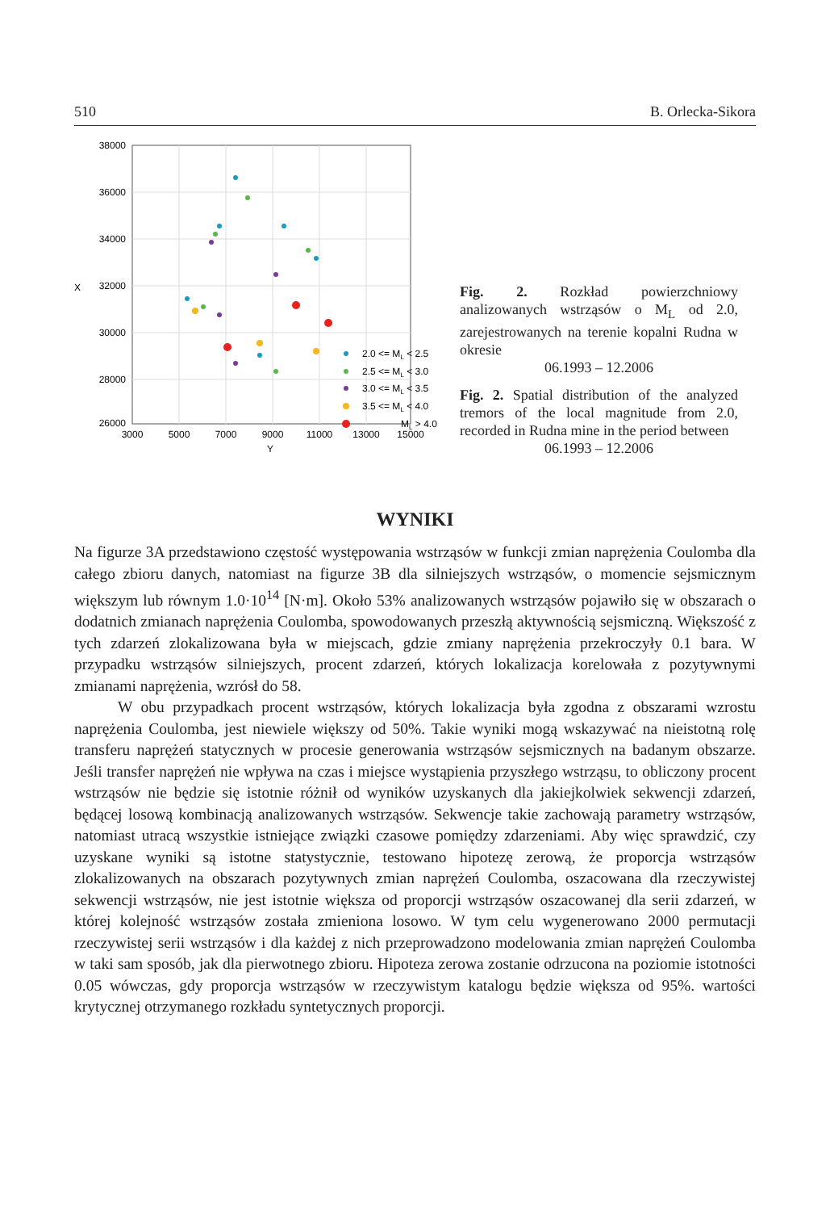510 B. Orlecka-Sikora
38000
36000
34000
32000
30000
28000
26000
3000
5000
7000
9000
11000
13000
15000
Y
X
2.0 <= ML < 2.5
2.5 <= ML < 3.0
3.0 <= ML < 3.5
3.5 <= ML < 4.0
ML > 4.0
Fig. 2. Rozkład powierzchniowy analizowanych wstrząsów o M<sub>L</sub> od 2.0, zarejestrowanych na terenie kopalni Rudna w okresie
06.1993 – 12.2006
Fig. 2. Spatial distribution of the analyzed tremors of the local magnitude from 2.0, recorded in Rudna mine in the period between
06.1993 – 12.2006
WYNIKI
Na figurze 3A przedstawiono częstość występowania wstrząsów w funkcji zmian naprężenia Coulomba dla całego zbioru danych, natomiast na figurze 3B dla silniejszych wstrząsów, o momencie sejsmicznym większym lub równym 1.0·10<sup>14</sup> [N·m]. Około 53% analizowanych wstrząsów pojawiło się w obszarach o dodatnich zmianach naprężenia Coulomba, spowodowanych przeszłą aktywnością sejsmiczną. Większość z tych zdarzeń zlokalizowana była w miejscach, gdzie zmiany naprężenia przekroczyły 0.1 bara. W przypadku wstrząsów silniejszych, procent zdarzeń, których lokalizacja korelowała z pozytywnymi zmianami naprężenia, wzrósł do 58.
W obu przypadkach procent wstrząsów, których lokalizacja była zgodna z obszarami wzrostu naprężenia Coulomba, jest niewiele większy od 50%. Takie wyniki mogą wskazywać na nieistotną rolę transferu naprężeń statycznych w procesie generowania wstrząsów sejsmicznych na badanym obszarze. Jeśli transfer naprężeń nie wpływa na czas i miejsce wystąpienia przyszłego wstrząsu, to obliczony procent wstrząsów nie będzie się istotnie różnił od wyników uzyskanych dla jakiejkolwiek sekwencji zdarzeń, będącej losową kombinacją analizowanych wstrząsów. Sekwencje takie zachowają parametry wstrząsów, natomiast utracą wszystkie istniejące związki czasowe pomiędzy zdarzeniami. Aby więc sprawdzić, czy uzyskane wyniki są istotne statystycznie, testowano hipotezę zerową, że proporcja wstrząsów zlokalizowanych na obszarach pozytywnych zmian naprężeń Coulomba, oszacowana dla rzeczywistej sekwencji wstrząsów, nie jest istotnie większa od proporcji wstrząsów oszacowanej dla serii zdarzeń, w której kolejność wstrząsów została zmieniona losowo. W tym celu wygenerowano 2000 permutacji rzeczywistej serii wstrząsów i dla każdej z nich przeprowadzono modelowania zmian naprężeń Coulomba w taki sam sposób, jak dla pierwotnego zbioru. Hipoteza zerowa zostanie odrzucona na poziomie istotności 0.05 wówczas, gdy proporcja wstrząsów w rzeczywistym katalogu będzie większa od 95%. wartości krytycznej otrzymanego rozkładu syntetycznych proporcji.